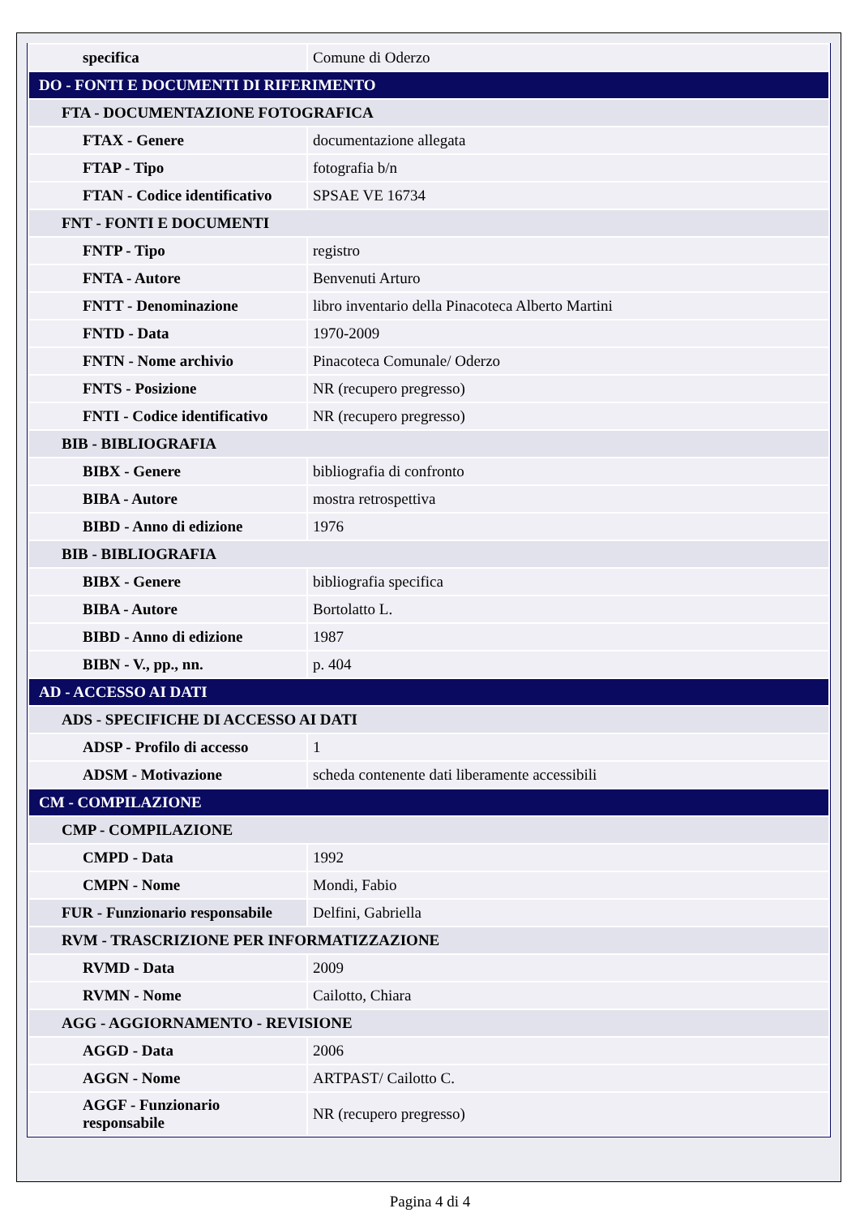| specifica | Comune di Oderzo |
| DO - FONTI E DOCUMENTI DI RIFERIMENTO | |
| FTA - DOCUMENTAZIONE FOTOGRAFICA | |
| FTAX - Genere | documentazione allegata |
| FTAP - Tipo | fotografia b/n |
| FTAN - Codice identificativo | SPSAE VE 16734 |
| FNT - FONTI E DOCUMENTI | |
| FNTP - Tipo | registro |
| FNTA - Autore | Benvenuti Arturo |
| FNTT - Denominazione | libro inventario della Pinacoteca Alberto Martini |
| FNTD - Data | 1970-2009 |
| FNTN - Nome archivio | Pinacoteca Comunale/ Oderzo |
| FNTS - Posizione | NR (recupero pregresso) |
| FNTI - Codice identificativo | NR (recupero pregresso) |
| BIB - BIBLIOGRAFIA | |
| BIBX - Genere | bibliografia di confronto |
| BIBA - Autore | mostra retrospettiva |
| BIBD - Anno di edizione | 1976 |
| BIB - BIBLIOGRAFIA | |
| BIBX - Genere | bibliografia specifica |
| BIBA - Autore | Bortolatto L. |
| BIBD - Anno di edizione | 1987 |
| BIBN - V., pp., nn. | p. 404 |
| AD - ACCESSO AI DATI | |
| ADS - SPECIFICHE DI ACCESSO AI DATI | |
| ADSP - Profilo di accesso | 1 |
| ADSM - Motivazione | scheda contenente dati liberamente accessibili |
| CM - COMPILAZIONE | |
| CMP - COMPILAZIONE | |
| CMPD - Data | 1992 |
| CMPN - Nome | Mondi, Fabio |
| FUR - Funzionario responsabile | Delfini, Gabriella |
| RVM - TRASCRIZIONE PER INFORMATIZZAZIONE | |
| RVMD - Data | 2009 |
| RVMN - Nome | Cailotto, Chiara |
| AGG - AGGIORNAMENTO - REVISIONE | |
| AGGD - Data | 2006 |
| AGGN - Nome | ARTPAST/ Cailotto C. |
| AGGF - Funzionario responsabile | NR (recupero pregresso) |
Pagina 4 di 4